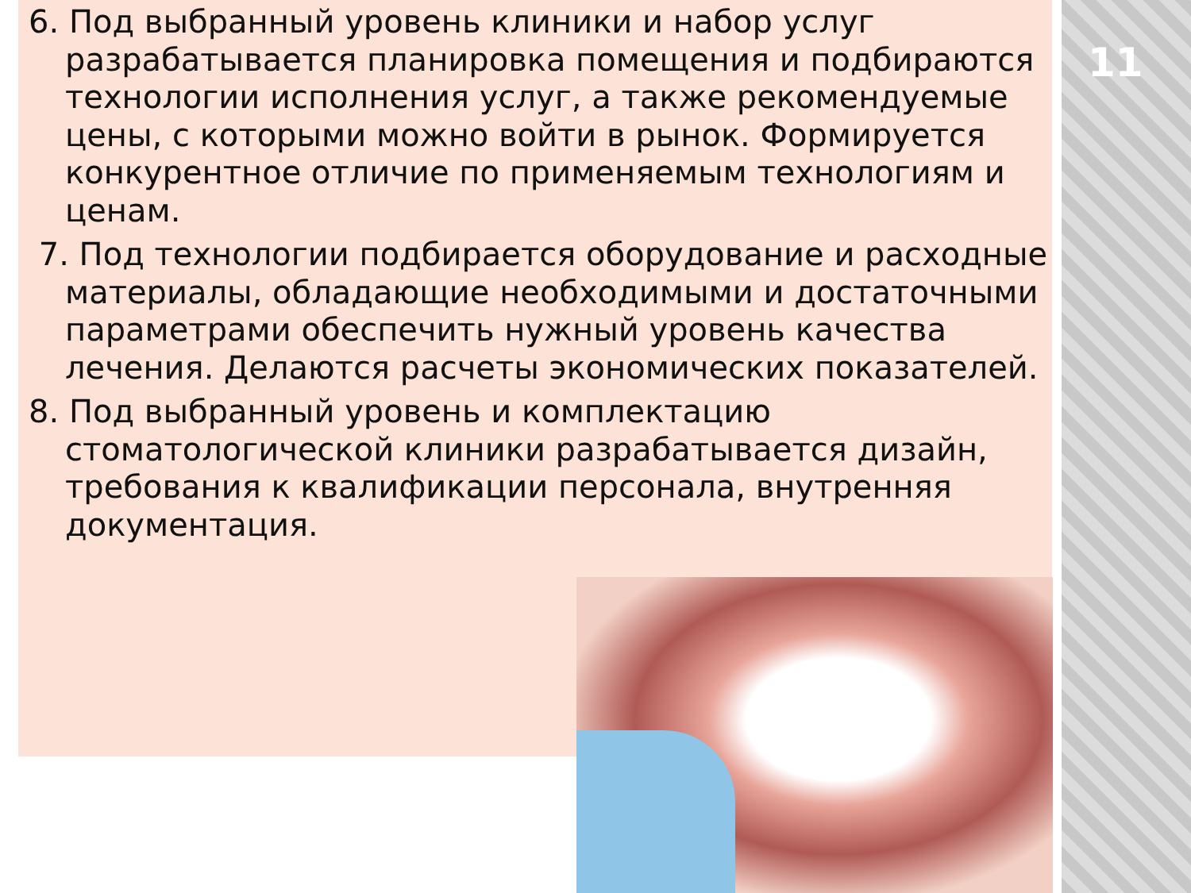11
6. Под выбранный уровень клиники и набор услуг разрабатывается планировка помещения и подбираются технологии исполнения услуг, а также рекомендуемые цены, с которыми можно войти в рынок. Формируется конкурентное отличие по применяемым технологиям и ценам.
7. Под технологии подбирается оборудование и расходные материалы, обладающие необходимыми и достаточными параметрами обеспечить нужный уровень качества лечения. Делаются расчеты экономических показателей.
8. Под выбранный уровень и комплектацию стоматологической клиники разрабатывается дизайн, требования к квалификации персонала, внутренняя документация.